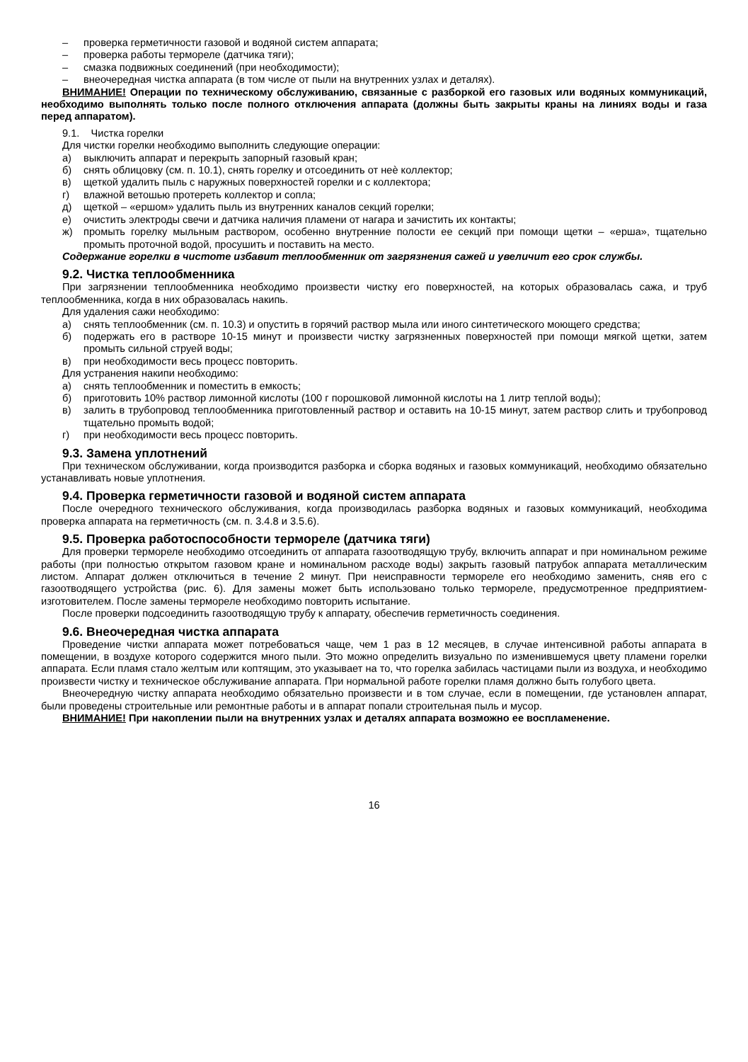– проверка герметичности газовой и водяной систем аппарата;
– проверка работы термореле (датчика тяги);
– смазка подвижных соединений (при необходимости);
– внеочередная чистка аппарата (в том числе от пыли на внутренних узлах и деталях).
ВНИМАНИЕ! Операции по техническому обслуживанию, связанные с разборкой его газовых или водяных коммуникаций, необходимо выполнять только после полного отключения аппарата (должны быть закрыты краны на линиях воды и газа перед аппаратом).
9.1. Чистка горелки
Для чистки горелки необходимо выполнить следующие операции:
а) выключить аппарат и перекрыть запорный газовый кран;
б) снять облицовку (см. п. 10.1), снять горелку и отсоединить от неѐ коллектор;
в) щеткой удалить пыль с наружных поверхностей горелки и с коллектора;
г) влажной ветошью протереть коллектор и сопла;
д) щеткой – «ершом» удалить пыль из внутренних каналов секций горелки;
е) очистить электроды свечи и датчика наличия пламени от нагара и зачистить их контакты;
ж) промыть горелку мыльным раствором, особенно внутренние полости ее секций при помощи щетки – «ерша», тщательно промыть проточной водой, просушить и поставить на место.
Содержание горелки в чистоте избавит теплообменник от загрязнения сажей и увеличит его срок службы.
9.2. Чистка теплообменника
При загрязнении теплообменника необходимо произвести чистку его поверхностей, на которых образовалась сажа, и труб теплообменника, когда в них образовалась накипь.
Для удаления сажи необходимо:
а) снять теплообменник (см. п. 10.3) и опустить в горячий раствор мыла или иного синтетического моющего средства;
б) подержать его в растворе 10-15 минут и произвести чистку загрязненных поверхностей при помощи мягкой щетки, затем промыть сильной струей воды;
в) при необходимости весь процесс повторить.
Для устранения накипи необходимо:
а) снять теплообменник и поместить в емкость;
б) приготовить 10% раствор лимонной кислоты (100 г порошковой лимонной кислоты на 1 литр теплой воды);
в) залить в трубопровод теплообменника приготовленный раствор и оставить на 10-15 минут, затем раствор слить и трубопровод тщательно промыть водой;
г) при необходимости весь процесс повторить.
9.3. Замена уплотнений
При техническом обслуживании, когда производится разборка и сборка водяных и газовых коммуникаций, необходимо обязательно устанавливать новые уплотнения.
9.4. Проверка герметичности газовой и водяной систем аппарата
После очередного технического обслуживания, когда производилась разборка водяных и газовых коммуникаций, необходима проверка аппарата на герметичность (см. п. 3.4.8 и 3.5.6).
9.5. Проверка работоспособности термореле (датчика тяги)
Для проверки термореле необходимо отсоединить от аппарата газоотводящую трубу, включить аппарат и при номинальном режиме работы (при полностью открытом газовом кране и номинальном расходе воды) закрыть газовый патрубок аппарата металлическим листом. Аппарат должен отключиться в течение 2 минут. При неисправности термореле его необходимо заменить, сняв его с газоотводящего устройства (рис. 6). Для замены может быть использовано только термореле, предусмотренное предприятием-изготовителем. После замены термореле необходимо повторить испытание.
После проверки подсоединить газоотводящую трубу к аппарату, обеспечив герметичность соединения.
9.6. Внеочередная чистка аппарата
Проведение чистки аппарата может потребоваться чаще, чем 1 раз в 12 месяцев, в случае интенсивной работы аппарата в помещении, в воздухе которого содержится много пыли. Это можно определить визуально по изменившемуся цвету пламени горелки аппарата. Если пламя стало желтым или коптящим, это указывает на то, что горелка забилась частицами пыли из воздуха, и необходимо произвести чистку и техническое обслуживание аппарата. При нормальной работе горелки пламя должно быть голубого цвета.
Внеочередную чистку аппарата необходимо обязательно произвести и в том случае, если в помещении, где установлен аппарат, были проведены строительные или ремонтные работы и в аппарат попали строительная пыль и мусор.
ВНИМАНИЕ! При накоплении пыли на внутренних узлах и деталях аппарата возможно ее воспламенение.
16